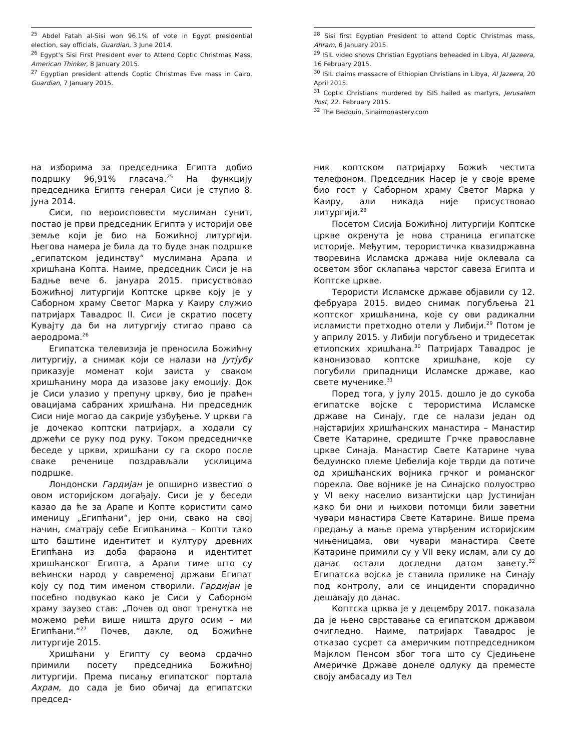<sup>25</sup> Abdel Fatah al-Sisi won 96.1% of vote in Egypt presidential election, say officials, Guardian, 3 June 2014.
<sup>26</sup> Egypt's Sisi First President ever to Attend Coptic Christmas Mass, American Thinker, 8 January 2015.
<sup>27</sup> Egyptian president attends Coptic Christmas Eve mass in Cairo, Guardian, 7 January 2015.
на изборима за председника Египта добио подршку 96,91% гласача.<sup>25</sup> На функцију председника Египта генерал Сиси је ступио 8. јуна 2014.
Сиси, по вероисповести муслиман сунит, постао је први председник Египта у историји ове земље који је био на Божићној литургији. Његова намера је била да то буде знак подршке „египатском јединству“ муслимана Арапа и хришћана Копта. Наиме, председник Сиси је на Бадње вече 6. јануара 2015. присуствовао Божићној литургији Коптске цркве коју је у Саборном храму Светог Марка у Каиру служио патријарх Тавадрос II. Сиси је скратио посету Кувајту да би на литургију стигао право са аеродрома.<sup>26</sup>
Египатска телевизија је преносила Божићну литургију, а снимак који се налази на Јутјубу приказује моменат који заиста у сваком хришћанину мора да изазове јаку емоцију. Док је Сиси улазио у препуну цркву, био је праћен овацијама сабраних хришћана. Ни председник Сиси није могао да сакрије узбуђење. У цркви га је дочекао коптски патријарх, а ходали су држећи се руку под руку. Током председничке беседе у цркви, хришћани су га скоро после сваке реченице поздрављали усклицима подршке.
Лондонски Гардијан је опширно известио о овом историјском догађају. Сиси је у беседи казао да ће за Арапе и Копте користити само именицу „Египћани“, јер они, свако на свој начин, сматрају себе Египћанима – Копти тако што баштине идентитет и културу древних Египћана из доба фараона и идентитет хришћанског Египта, а Арапи тиме што су већински народ у савременој држави Египат коју су под тим именом створили. Гардијан је посебно подвукао како је Сиси у Саборном храму заузео став: „Почев од овог тренутка не можемо рећи више ништа друго осим – ми Египћани.“<sup>27</sup> Почев, дакле, од Божићне литургије 2015.
Хришћани у Египту су веома срдачно примили посету председника Божићној литургији. Према писању египатског портала Ахрам, до сада је био обичај да египатски председ-
<sup>28</sup> Sisi first Egyptian President to attend Coptic Christmas mass, Ahram, 6 January 2015.
<sup>29</sup> ISIL video shows Christian Egyptians beheaded in Libya, Al Jazeera, 16 February 2015.
<sup>30</sup> ISIL claims massacre of Ethiopian Christians in Libya, Al Jazeera, 20 April 2015.
<sup>31</sup> Coptic Christians murdered by ISIS hailed as martyrs, Jerusalem Post, 22. February 2015.
<sup>32</sup> The Bedouin, Sinaimonastery.com
ник коптском патријарху Божић честита телефоном. Председник Насер је у своје време био гост у Саборном храму Светог Марка у Каиру, али никада није присуствовао литургији.<sup>28</sup>
Посетом Сисија Божићној литургији Коптске цркве окренута је нова страница египатске историје. Међутим, терористичка квазидржавна творевина Исламска држава није оклевала са осветом због склапања чврстог савеза Египта и Коптске цркве.
Терористи Исламске државе објавили су 12. фебруара 2015. видео снимак погубљења 21 коптског хришћанина, које су ови радикални исламисти претходно отели у Либији.<sup>29</sup> Потом је у априлу 2015. у Либији погубљено и тридесетак етиопских хришћана.<sup>30</sup> Патријарх Тавадрос је канонизовао коптске хришћане, које су погубили припадници Исламске државе, као свете мученике.<sup>31</sup>
Поред тога, у јулу 2015. дошло је до сукоба египатске војске с терористима Исламске државе на Синају, где се налази један од најстаријих хришћанских манастира – Манастир Свете Катарине, средиште Грчке православне цркве Синаја. Манастир Свете Катарине чува бедуинско племе Џебелија које тврди да потиче од хришћанских војника грчког и романског порекла. Ове војнике је на Синајско полуострво у VI веку населио византијски цар Јустинијан како би они и њихови потомци били заветни чувари манастира Свете Катарине. Више према предању а мање према утврђеним историјским чињеницама, ови чувари манастира Свете Катарине примили су у VII веку ислам, али су до данас остали доследни датом завету.<sup>32</sup> Египатска војска је ставила прилике на Синају под контролу, али се инциденти спорадично дешавају до данас.
Коптска црква је у децембру 2017. показала да је њено сврставање са египатском државом очигледно. Наиме, патријарх Тавадрос је отказао сусрет са америчким потпредседником Мајклом Пенсом због тога што су Сједињене Америчке Државе донеле одлуку да преместе своју амбасаду из Тел